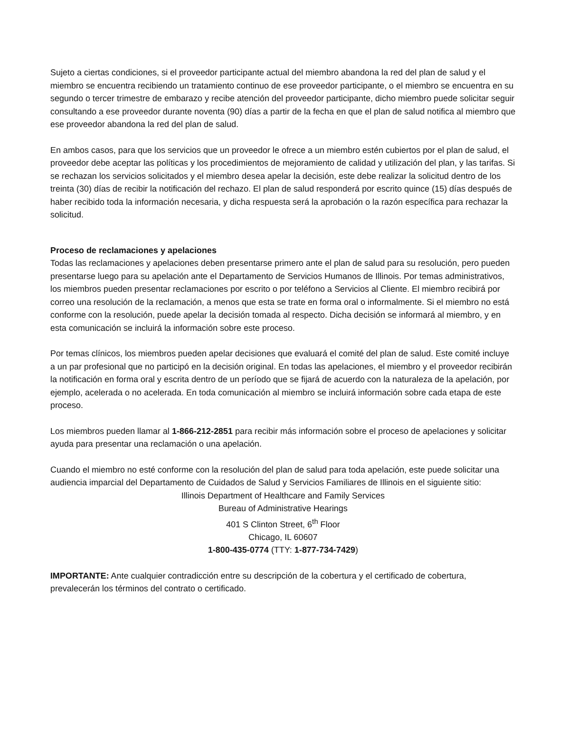Sujeto a ciertas condiciones, si el proveedor participante actual del miembro abandona la red del plan de salud y el miembro se encuentra recibiendo un tratamiento continuo de ese proveedor participante, o el miembro se encuentra en su segundo o tercer trimestre de embarazo y recibe atención del proveedor participante, dicho miembro puede solicitar seguir consultando a ese proveedor durante noventa (90) días a partir de la fecha en que el plan de salud notifica al miembro que ese proveedor abandona la red del plan de salud.
En ambos casos, para que los servicios que un proveedor le ofrece a un miembro estén cubiertos por el plan de salud, el proveedor debe aceptar las políticas y los procedimientos de mejoramiento de calidad y utilización del plan, y las tarifas. Si se rechazan los servicios solicitados y el miembro desea apelar la decisión, este debe realizar la solicitud dentro de los treinta (30) días de recibir la notificación del rechazo. El plan de salud responderá por escrito quince (15) días después de haber recibido toda la información necesaria, y dicha respuesta será la aprobación o la razón específica para rechazar la solicitud.
Proceso de reclamaciones y apelaciones
Todas las reclamaciones y apelaciones deben presentarse primero ante el plan de salud para su resolución, pero pueden presentarse luego para su apelación ante el Departamento de Servicios Humanos de Illinois. Por temas administrativos, los miembros pueden presentar reclamaciones por escrito o por teléfono a Servicios al Cliente. El miembro recibirá por correo una resolución de la reclamación, a menos que esta se trate en forma oral o informalmente. Si el miembro no está conforme con la resolución, puede apelar la decisión tomada al respecto. Dicha decisión se informará al miembro, y en esta comunicación se incluirá la información sobre este proceso.
Por temas clínicos, los miembros pueden apelar decisiones que evaluará el comité del plan de salud. Este comité incluye a un par profesional que no participó en la decisión original. En todas las apelaciones, el miembro y el proveedor recibirán la notificación en forma oral y escrita dentro de un período que se fijará de acuerdo con la naturaleza de la apelación, por ejemplo, acelerada o no acelerada. En toda comunicación al miembro se incluirá información sobre cada etapa de este proceso.
Los miembros pueden llamar al 1-866-212-2851 para recibir más información sobre el proceso de apelaciones y solicitar ayuda para presentar una reclamación o una apelación.
Cuando el miembro no esté conforme con la resolución del plan de salud para toda apelación, este puede solicitar una audiencia imparcial del Departamento de Cuidados de Salud y Servicios Familiares de Illinois en el siguiente sitio:
Illinois Department of Healthcare and Family Services
Bureau of Administrative Hearings
401 S Clinton Street, 6<sup>th</sup> Floor
Chicago, IL 60607
1-800-435-0774 (TTY: 1-877-734-7429)
IMPORTANTE: Ante cualquier contradicción entre su descripción de la cobertura y el certificado de cobertura, prevalecerán los términos del contrato o certificado.